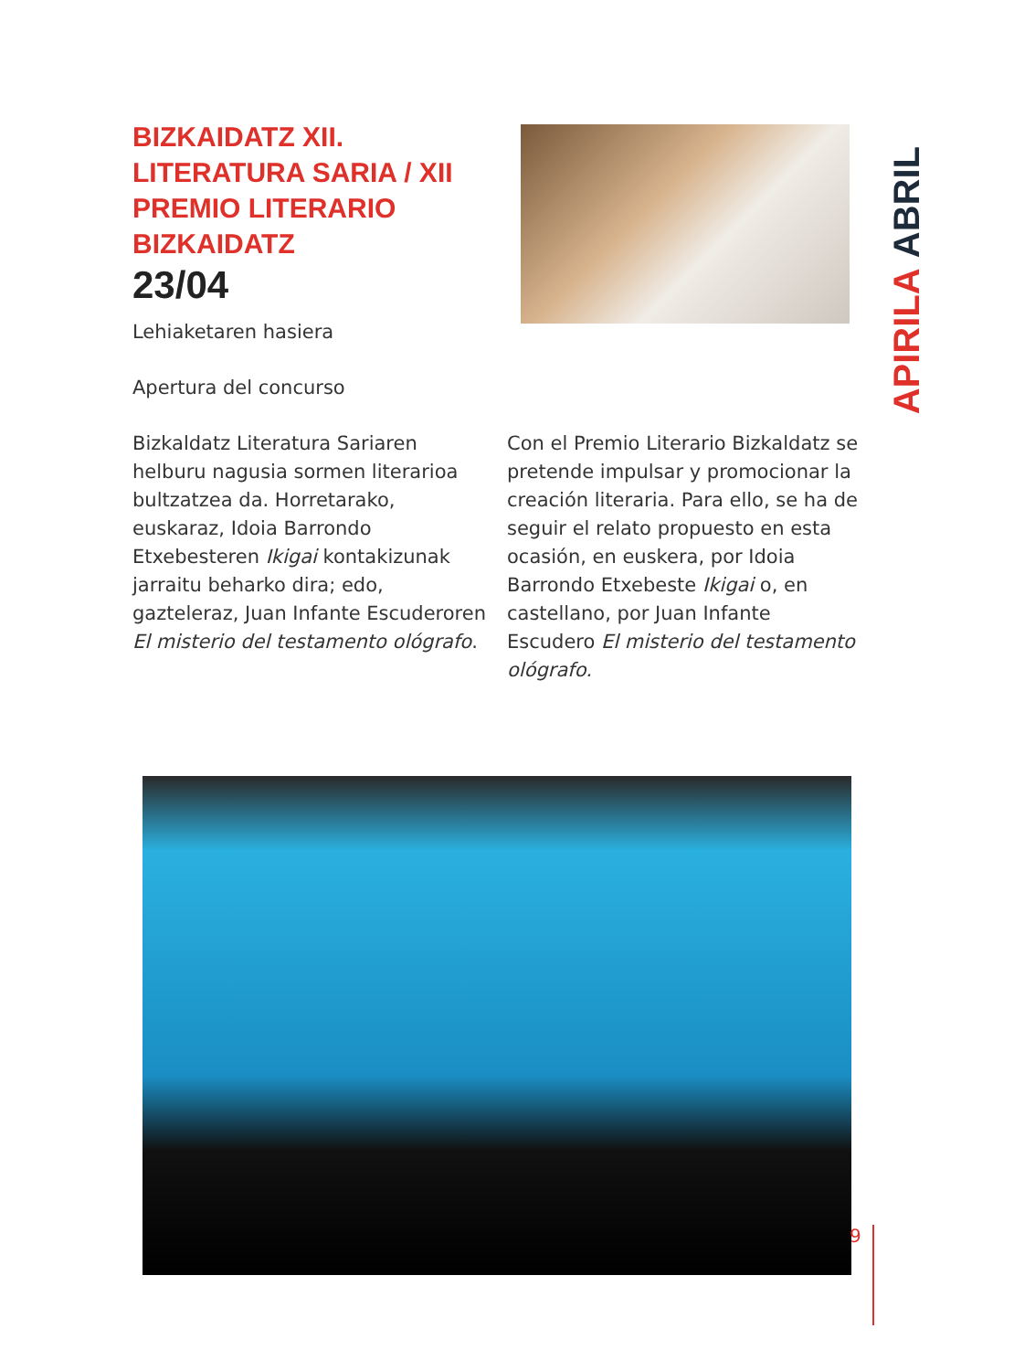APIRILA ABRIL
BIZKAIDATZ XII. LITERATURA SARIA / XII PREMIO LITERARIO BIZKAIDATZ
23/04
Lehiaketaren hasiera
Apertura del concurso
Bizkaldatz Literatura Sariaren helburu nagusia sormen literarioa bultzatzea da. Horretarako, euskaraz, Idoia Barrondo Etxebesteren Ikigai kontakizunak jarraitu beharko dira; edo, gazteleraz, Juan Infante Escuderoren El misterio del testamento ológrafo.
Con el Premio Literario Bizkaldatz se pretende impulsar y promocionar la creación literaria. Para ello, se ha de seguir el relato propuesto en esta ocasión, en euskera, por Idoia Barrondo Etxebeste Ikigai o, en castellano, por Juan Infante Escudero El misterio del testamento ológrafo.
9